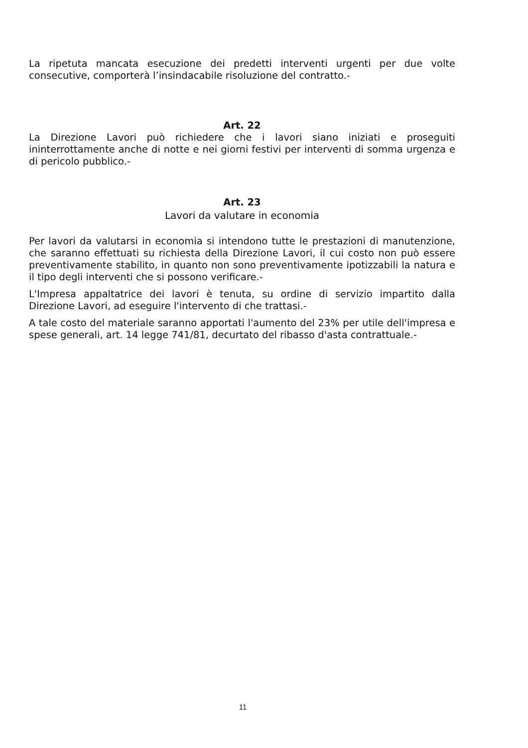La ripetuta mancata esecuzione dei predetti interventi urgenti per due volte consecutive, comporterà l’insindacabile risoluzione del contratto.-
Art. 22
La Direzione Lavori può richiedere che i lavori siano iniziati e proseguiti ininterrottamente anche di notte e nei giorni festivi per interventi di somma urgenza e di pericolo pubblico.-
Art. 23
Lavori da valutare in economia
Per lavori da valutarsi in economia si intendono tutte le prestazioni di manutenzione, che saranno effettuati su richiesta della Direzione Lavori, il cui costo non può essere preventivamente stabilito, in quanto non sono preventivamente ipotizzabili la natura e il tipo degli interventi che si possono verificare.-
L'Impresa appaltatrice dei lavori è tenuta, su ordine di servizio impartito dalla Direzione Lavori, ad eseguire l'intervento di che trattasi.-
A tale costo del materiale saranno apportati l'aumento del 23% per utile dell'impresa e spese generali, art. 14 legge 741/81, decurtato del ribasso d'asta contrattuale.-
11